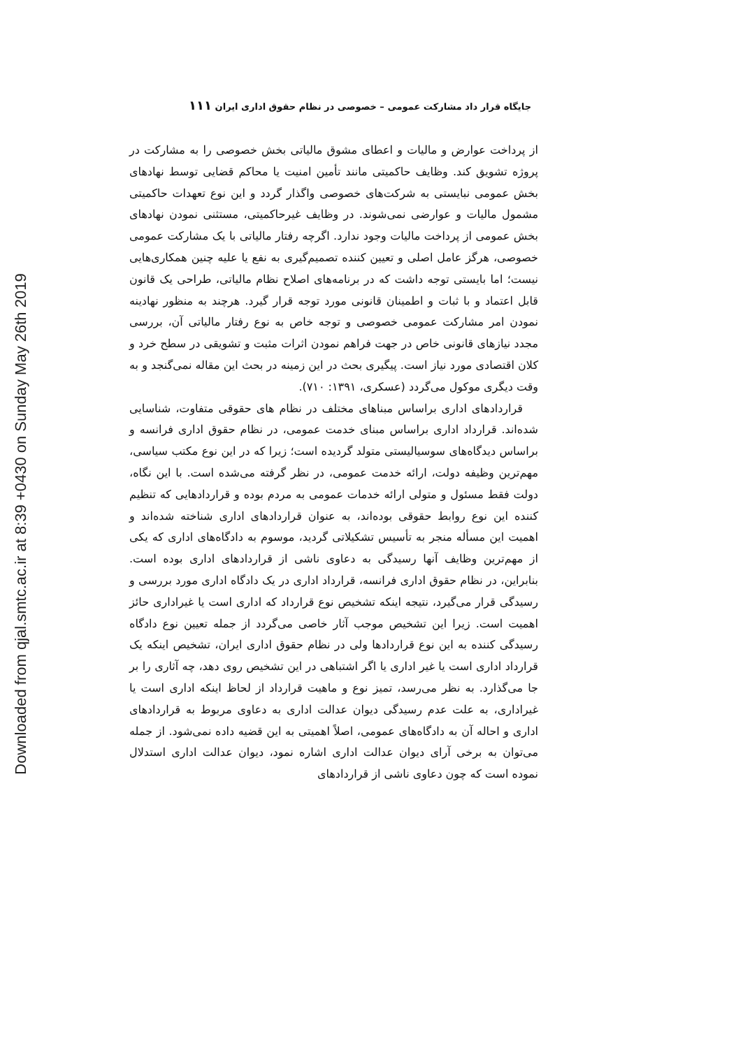Downloaded from qjal.smtc.ac.ir at 8:39 +0430 on Sunday May 26th 2019
جایگاه قرار داد مشارکت عمومی – خصوصی در نظام حقوق اداری ایران ۱۱۱
از پرداخت عوارض و مالیات و اعطای مشوق مالیاتی بخش خصوصی را به مشارکت در پروژه تشویق کند. وظایف حاکمیتی مانند تأمین امنیت یا محاکم قضایی توسط نهادهای بخش عمومی نبایستی به شرکت‌های خصوصی واگذار گردد و این نوع تعهدات حاکمیتی مشمول مالیات و عوارضی نمی‌شوند. در وظایف غیرحاکمیتی، مستثنی نمودن نهادهای بخش عمومی از پرداخت مالیات وجود ندارد. اگرچه رفتار مالیاتی با یک مشارکت عمومی خصوصی، هرگز عامل اصلی و تعیین کننده تصمیم‌گیری به نفع یا علیه چنین همکاری‌هایی نیست؛ اما بایستی توجه داشت که در برنامه‌های اصلاح نظام مالیاتی، طراحی یک قانون قابل اعتماد و با ثبات و اطمینان قانونی مورد توجه قرار گیرد. هرچند به منظور نهادینه نمودن امر مشارکت عمومی خصوصی و توجه خاص به نوع رفتار مالیاتی آن، بررسی مجدد نیازهای قانونی خاص در جهت فراهم نمودن اثرات مثبت و تشویقی در سطح خرد و کلان اقتصادی مورد نیاز است. پیگیری بحث در این زمینه در بحث این مقاله نمی‌گنجد و به وقت دیگری موکول می‌گردد (عسکری، ۱۳۹۱: ۷۱۰).
قراردادهای اداری براساس مبناهای مختلف در نظام های حقوقی متفاوت، شناسایی شده‌اند. قرارداد اداری براساس مبنای خدمت عمومی، در نظام حقوق اداری فرانسه و براساس دیدگاه‌های سوسیالیستی متولد گردیده است؛ زیرا که در این نوع مکتب سیاسی، مهم‌ترین وظیفه دولت، ارائه خدمت عمومی، در نظر گرفته می‌شده است. با این نگاه، دولت فقط مسئول و متولی ارائه خدمات عمومی به مردم بوده و قراردادهایی که تنظیم کننده این نوع روابط حقوقی بوده‌اند، به عنوان قراردادهای اداری شناخته شده‌اند و اهمیت این مسأله منجر به تأسیس تشکیلاتی گردید، موسوم به دادگاه‌های اداری که یکی از مهم‌ترین وظایف آنها رسیدگی به دعاوی ناشی از قراردادهای اداری بوده است. بنابراین، در نظام حقوق اداری فرانسه، قرارداد اداری در یک دادگاه اداری مورد بررسی و رسیدگی قرار می‌گیرد، نتیجه اینکه تشخیص نوع قرارداد که اداری است یا غیراداری حائز اهمیت است. زیرا این تشخیص موجب آثار خاصی می‌گردد از جمله تعیین نوع دادگاه رسیدگی کننده به این نوع قراردادها ولی در نظام حقوق اداری ایران، تشخیص اینکه یک قرارداد اداری است یا غیر اداری یا اگر اشتباهی در این تشخیص روی دهد، چه آثاری را بر جا می‌گذارد. به نظر می‌رسد، تمیز نوع و ماهیت قرارداد از لحاظ اینکه اداری است یا غیراداری، به علت عدم رسیدگی دیوان عدالت اداری به دعاوی مربوط به قراردادهای اداری و احاله آن به دادگاه‌های عمومی، اصلاً اهمیتی به این قضیه داده نمی‌شود. از جمله می‌توان به برخی آرای دیوان عدالت اداری اشاره نمود، دیوان عدالت اداری استدلال نموده است که چون دعاوی ناشی از قراردادهای